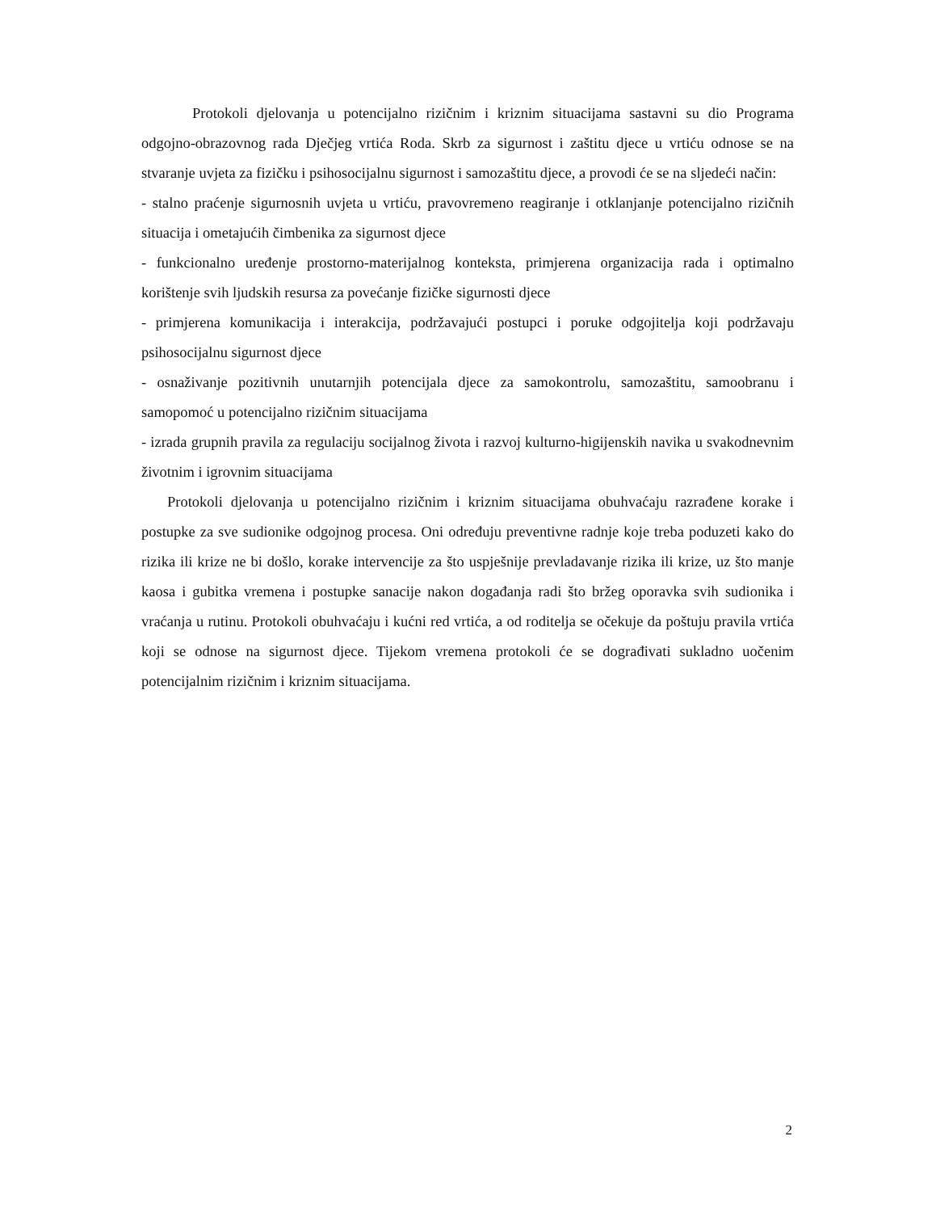Protokoli djelovanja u potencijalno rizičnim i kriznim situacijama sastavni su dio Programa odgojno-obrazovnog rada Dječjeg vrtića Roda. Skrb za sigurnost i zaštitu djece u vrtiću odnose se na stvaranje uvjeta za fizičku i psihosocijalnu sigurnost i samozaštitu djece, a provodi će se na sljedeći način:
- stalno praćenje sigurnosnih uvjeta u vrtiću, pravovremeno reagiranje i otklanjanje potencijalno rizičnih situacija i ometajućih čimbenika za sigurnost djece
- funkcionalno uređenje prostorno-materijalnog konteksta, primjerena organizacija rada i optimalno korištenje svih ljudskih resursa za povećanje fizičke sigurnosti djece
- primjerena komunikacija i interakcija, podržavajući postupci i poruke odgojitelja koji podržavaju psihosocijalnu sigurnost djece
- osnaživanje pozitivnih unutarnjih potencijala djece za samokontrolu, samozaštitu, samoobranu i samopomoć u potencijalno rizičnim situacijama
- izrada grupnih pravila za regulaciju socijalnog života i razvoj kulturno-higijenskih navika u svakodnevnim životnim i igrovnim situacijama
Protokoli djelovanja u potencijalno rizičnim i kriznim situacijama obuhvaćaju razrađene korake i postupke za sve sudionike odgojnog procesa. Oni određuju preventivne radnje koje treba poduzeti kako do rizika ili krize ne bi došlo, korake intervencije za što uspješnije prevladavanje rizika ili krize, uz što manje kaosa i gubitka vremena i postupke sanacije nakon događanja radi što bržeg oporavka svih sudionika i vraćanja u rutinu. Protokoli obuhvaćaju i kućni red vrtića, a od roditelja se očekuje da poštuju pravila vrtića koji se odnose na sigurnost djece. Tijekom vremena protokoli će se dograđivati sukladno uočenim potencijalnim rizičnim i kriznim situacijama.
2